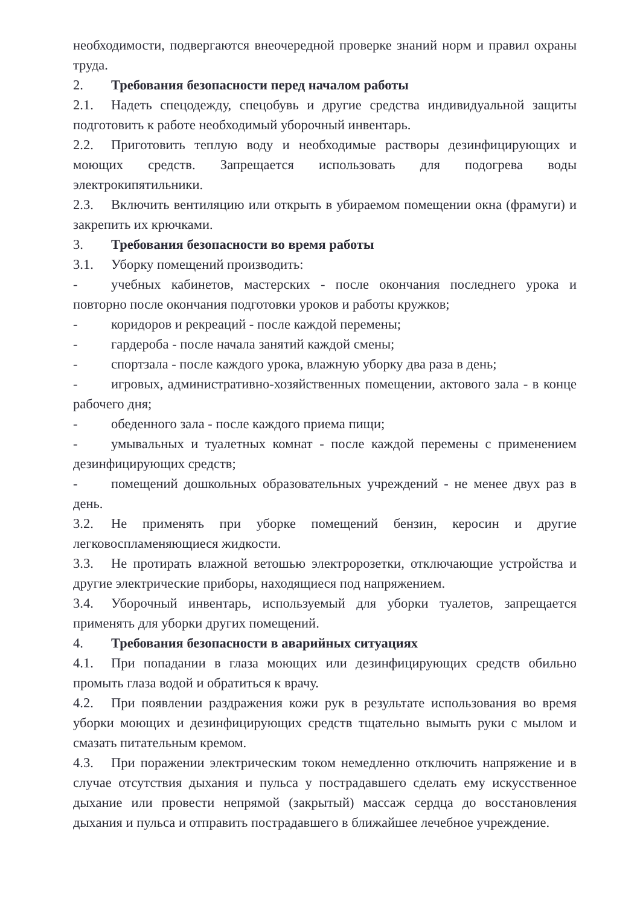необходимости, подвергаются внеочередной проверке знаний норм и правил охраны труда.
2. Требования безопасности перед началом работы
2.1. Надеть спецодежду, спецобувь и другие средства индивидуальной защиты подготовить к работе необходимый уборочный инвентарь.
2.2. Приготовить теплую воду и необходимые растворы дезинфицирующих и моющих средств. Запрещается использовать для подогрева воды электрокипятильники.
2.3. Включить вентиляцию или открыть в убираемом помещении окна (фрамуги) и закрепить их крючками.
3. Требования безопасности во время работы
3.1. Уборку помещений производить:
- учебных кабинетов, мастерских - после окончания последнего урока и повторно после окончания подготовки уроков и работы кружков;
- коридоров и рекреаций - после каждой перемены;
- гардероба - после начала занятий каждой смены;
- спортзала - после каждого урока, влажную уборку два раза в день;
- игровых, административно-хозяйственных помещении, актового зала - в конце рабочего дня;
- обеденного зала - после каждого приема пищи;
- умывальных и туалетных комнат - после каждой перемены с применением дезинфицирующих средств;
- помещений дошкольных образовательных учреждений - не менее двух раз в день.
3.2. Не применять при уборке помещений бензин, керосин и другие легковоспламеняющиеся жидкости.
3.3. Не протирать влажной ветошью электророзетки, отключающие устройства и другие электрические приборы, находящиеся под напряжением.
3.4. Уборочный инвентарь, используемый для уборки туалетов, запрещается применять для уборки других помещений.
4. Требования безопасности в аварийных ситуациях
4.1. При попадании в глаза моющих или дезинфицирующих средств обильно промыть глаза водой и обратиться к врачу.
4.2. При появлении раздражения кожи рук в результате использования во время уборки моющих и дезинфицирующих средств тщательно вымыть руки с мылом и смазать питательным кремом.
4.3. При поражении электрическим током немедленно отключить напряжение и в случае отсутствия дыхания и пульса у пострадавшего сделать ему искусственное дыхание или провести непрямой (закрытый) массаж сердца до восстановления дыхания и пульса и отправить пострадавшего в ближайшее лечебное учреждение.